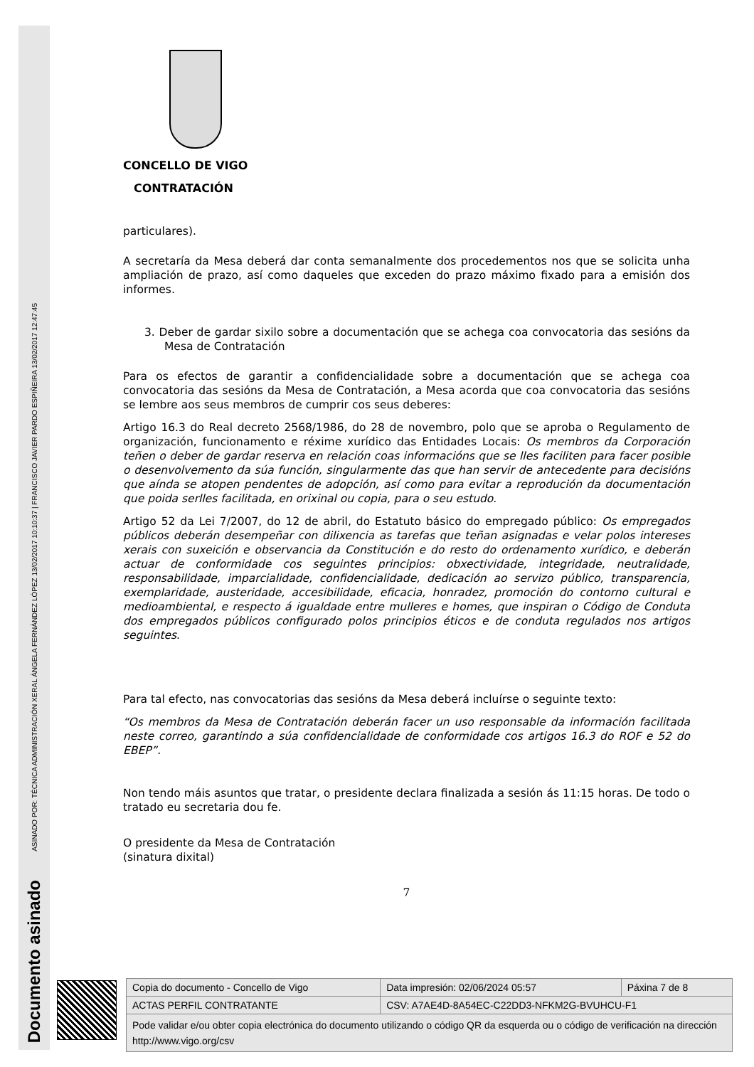ASINADO POR: TÉCNICA ADMINISTRACIÓN XERAL ÁNGELA FERNÁNDEZ LÓPEZ 13/02/2017 10:10:37 | FRANCISCO JAVIER PARDO ESPIÑEIRA 13/02/2017 12:47:45
Documento asinado
CONCELLO DE VIGO
CONTRATACIÓN
particulares).
A secretaría da Mesa deberá dar conta semanalmente dos procedementos nos que se solicita unha ampliación de prazo, así como daqueles que exceden do prazo máximo fixado para a emisión dos informes.
3. Deber de gardar sixilo sobre a documentación que se achega coa convocatoria das sesións da Mesa de Contratación
Para os efectos de garantir a confidencialidade sobre a documentación que se achega coa convocatoria das sesións da Mesa de Contratación, a Mesa acorda que coa convocatoria das sesións se lembre aos seus membros de cumprir cos seus deberes:
Artigo 16.3 do Real decreto 2568/1986, do 28 de novembro, polo que se aproba o Regulamento de organización, funcionamento e réxime xurídico das Entidades Locais: Os membros da Corporación teñen o deber de gardar reserva en relación coas informacións que se lles faciliten para facer posible o desenvolvemento da súa función, singularmente das que han servir de antecedente para decisións que aínda se atopen pendentes de adopción, así como para evitar a reprodución da documentación que poida serlles facilitada, en orixinal ou copia, para o seu estudo.
Artigo 52 da Lei 7/2007, do 12 de abril, do Estatuto básico do empregado público: Os empregados públicos deberán desempeñar con dilixencia as tarefas que teñan asignadas e velar polos intereses xerais con suxeición e observancia da Constitución e do resto do ordenamento xurídico, e deberán actuar de conformidade cos seguintes principios: obxectividade, integridade, neutralidade, responsabilidade, imparcialidade, confidencialidade, dedicación ao servizo público, transparencia, exemplaridade, austeridade, accesibilidade, eficacia, honradez, promoción do contorno cultural e medioambiental, e respecto á igualdade entre mulleres e homes, que inspiran o Código de Conduta dos empregados públicos configurado polos principios éticos e de conduta regulados nos artigos seguintes.
Para tal efecto, nas convocatorias das sesións da Mesa deberá incluírse o seguinte texto:
“Os membros da Mesa de Contratación deberán facer un uso responsable da información facilitada neste correo, garantindo a súa confidencialidade de conformidade cos artigos 16.3 do ROF e 52 do EBEP”.
Non tendo máis asuntos que tratar, o presidente declara finalizada a sesión ás 11:15 horas. De todo o tratado eu secretaria dou fe.
O presidente da Mesa de Contratación
(sinatura dixital)
7
| Copia do documento - Concello de Vigo | Data impresión: 02/06/2024 05:57 | Páxina 7 de 8 |
| ACTAS PERFIL CONTRATANTE | CSV: A7AE4D-8A54EC-C22DD3-NFKM2G-BVUHCU-F1 | |
| Pode validar e/ou obter copia electrónica do documento utilizando o código QR da esquerda ou o código de verificación na dirección http://www.vigo.org/csv | | |